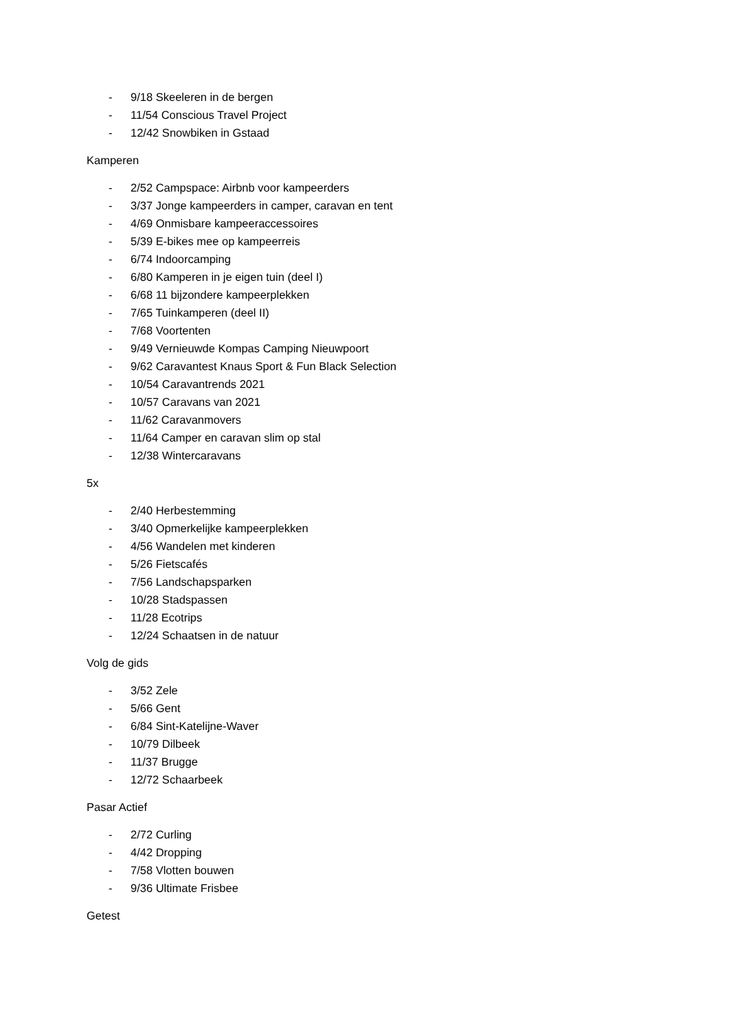- 9/18 Skeeleren in de bergen
- 11/54 Conscious Travel Project
- 12/42 Snowbiken in Gstaad
Kamperen
- 2/52 Campspace: Airbnb voor kampeerders
- 3/37 Jonge kampeerders in camper, caravan en tent
- 4/69 Onmisbare kampeeraccessoires
- 5/39 E-bikes mee op kampeerreis
- 6/74 Indoorcamping
- 6/80 Kamperen in je eigen tuin (deel I)
- 6/68 11 bijzondere kampeerplekken
- 7/65 Tuinkamperen (deel II)
- 7/68 Voortenten
- 9/49 Vernieuwde Kompas Camping Nieuwpoort
- 9/62 Caravantest Knaus Sport & Fun Black Selection
- 10/54 Caravantrends 2021
- 10/57 Caravans van 2021
- 11/62 Caravanmovers
- 11/64 Camper en caravan slim op stal
- 12/38 Wintercaravans
5x
- 2/40 Herbestemming
- 3/40 Opmerkelijke kampeerplekken
- 4/56 Wandelen met kinderen
- 5/26 Fietscafés
- 7/56 Landschapsparken
- 10/28 Stadspassen
- 11/28 Ecotrips
- 12/24 Schaatsen in de natuur
Volg de gids
- 3/52 Zele
- 5/66 Gent
- 6/84 Sint-Katelijne-Waver
- 10/79 Dilbeek
- 11/37 Brugge
- 12/72 Schaarbeek
Pasar Actief
- 2/72 Curling
- 4/42 Dropping
- 7/58 Vlotten bouwen
- 9/36 Ultimate Frisbee
Getest